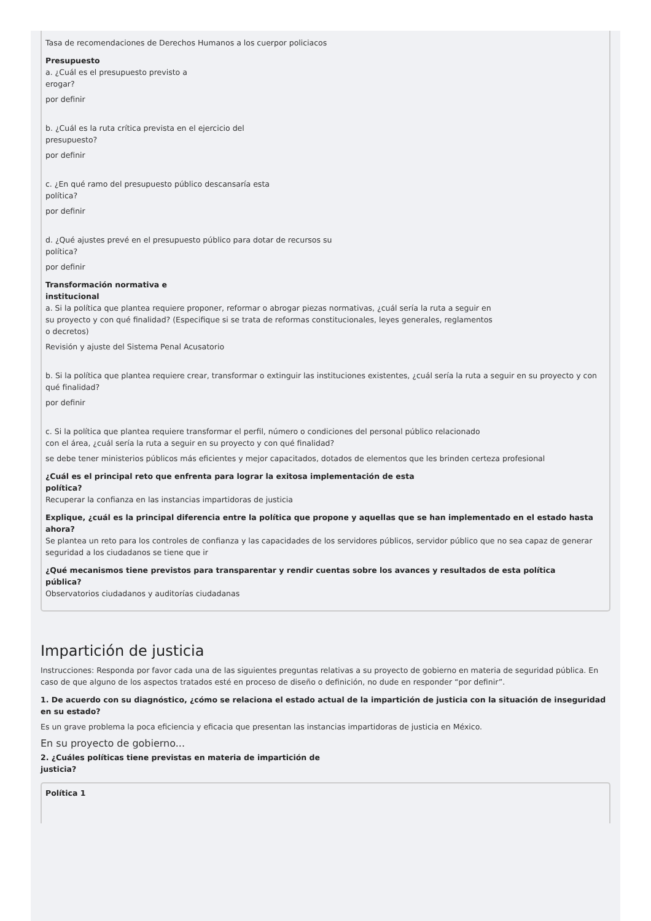Tasa de recomendaciones de Derechos Humanos a los cuerpor policiacos
Presupuesto
a. ¿Cuál es el presupuesto previsto a
erogar?
por definir
b. ¿Cuál es la ruta crítica prevista en el ejercicio del
presupuesto?
por definir
c. ¿En qué ramo del presupuesto público descansaría esta
política?
por definir
d. ¿Qué ajustes prevé en el presupuesto público para dotar de recursos su
política?
por definir
Transformación normativa e
institucional
a. Si la política que plantea requiere proponer, reformar o abrogar piezas normativas, ¿cuál sería la ruta a seguir en
su proyecto y con qué finalidad? (Especifique si se trata de reformas constitucionales, leyes generales, reglamentos
o decretos)
Revisión y ajuste del Sistema Penal Acusatorio
b. Si la política que plantea requiere crear, transformar o extinguir las instituciones existentes, ¿cuál sería la ruta a seguir en su proyecto y con qué finalidad?
por definir
c. Si la política que plantea requiere transformar el perfil, número o condiciones del personal público relacionado
con el área, ¿cuál sería la ruta a seguir en su proyecto y con qué finalidad?
se debe tener ministerios públicos más eficientes y mejor capacitados, dotados de elementos que les brinden certeza profesional
¿Cuál es el principal reto que enfrenta para lograr la exitosa implementación de esta
política?
Recuperar la confianza en las instancias impartidoras de justicia
Explique, ¿cuál es la principal diferencia entre la política que propone y aquellas que se han implementado en el estado hasta
ahora?
Se plantea un reto para los controles de confianza y las capacidades de los servidores públicos, servidor público que no sea capaz de generar seguridad a los ciudadanos se tiene que ir
¿Qué mecanismos tiene previstos para transparentar y rendir cuentas sobre los avances y resultados de esta política
pública?
Observatorios ciudadanos y auditorías ciudadanas
Impartición de justicia
Instrucciones: Responda por favor cada una de las siguientes preguntas relativas a su proyecto de gobierno en materia de seguridad pública. En caso de que alguno de los aspectos tratados esté en proceso de diseño o definición, no dude en responder “por definir”.
1. De acuerdo con su diagnóstico, ¿cómo se relaciona el estado actual de la impartición de justicia con la situación de inseguridad en su estado?
Es un grave problema la poca eficiencia y eficacia que presentan las instancias impartidoras de justicia en México.
En su proyecto de gobierno...
2. ¿Cuáles políticas tiene previstas en materia de impartición de
justicia?
Política 1